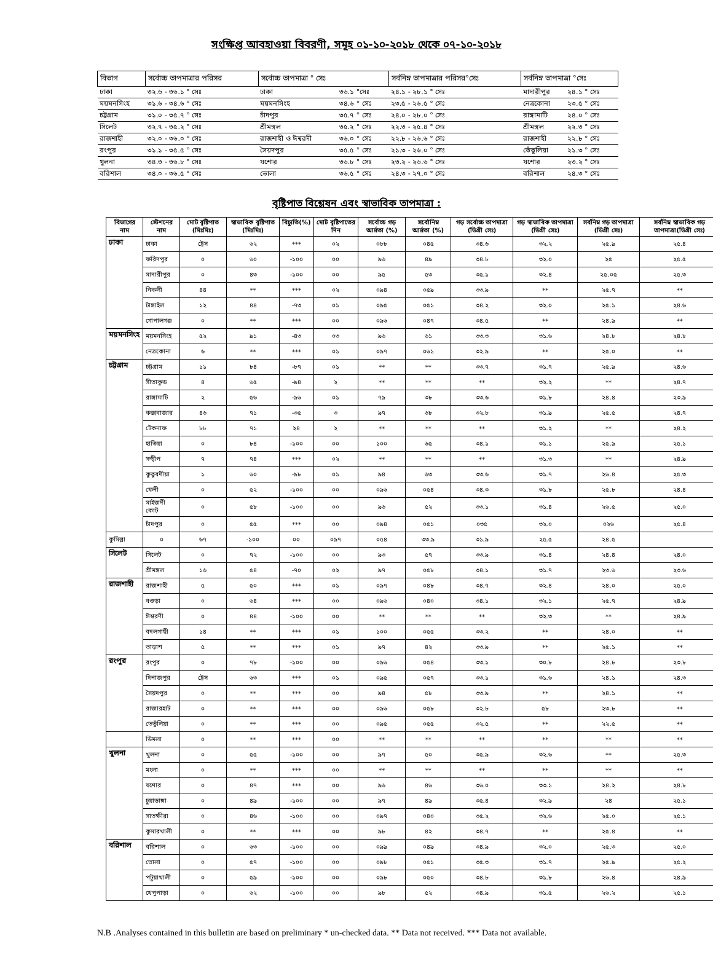সংক্ষিপ্ত আবহাওয়া বিবরণী, সমূহ ০১-১০-২০১৮ থেকে ০৭-১০-২০১৮
| বিভাগ | সর্বোচ্চ তাপমাত্রার পরিসর | সর্বোচ্চ তাপমাত্রা ° সেঃ | | সর্বনিম্ন তাপমাত্রার পরিসর°সেঃ | সর্বনিম্ন তাপমাত্রা °সেঃ | |
| --- | --- | --- | --- | --- | --- | --- |
| ঢাকা | ৩২.৬ - ৩৬.১ ° সেঃ | ঢাকা | ৩৬.১ °সেঃ | ২৪.১ - ২৮.১ ° সেঃ | মাদারীপুর | ২৪.১ ° সেঃ |
| ময়মনসিংহ | ৩১.৬ - ৩৪.৬ ° সেঃ | ময়মনসিংহ | ৩৪.৬ ° সেঃ | ২৩.৫ - ২৬.৫ ° সেঃ | নেত্রকোনা | ২৩.৫ ° সেঃ |
| চট্টগ্রাম | ৩১.০ - ৩৫.৭ ° সেঃ | চাঁদপুর | ৩৫.৭ ° সেঃ | ২৪.০ - ২৮.০ ° সেঃ | রাঙ্গামাটি | ২৪.০ ° সেঃ |
| সিলেট | ৩২.৭ - ৩৫.২ ° সেঃ | শ্রীমঙ্গল | ৩৫.২ ° সেঃ | ২২.৩ - ২৫.৪ ° সেঃ | শ্রীমঙ্গল | ২২.৩ ° সেঃ |
| রাজশাহী | ৩২.০ - ৩৬.০ ° সেঃ | রাজশাহী ও ঈশ্বরদী | ৩৬.০ ° সেঃ | ২২.৮ - ২৬.৬ ° সেঃ | রাজশাহী | ২২.৮ ° সেঃ |
| রংপুর | ৩১.১ - ৩৫.৫ ° সেঃ | সৈয়দপুর | ৩৫.৫ ° সেঃ | ২১.৩ - ২৬.০ ° সেঃ | তেঁতুলিয়া | ২১.৩ ° সেঃ |
| খুলনা | ৩৪.৩ - ৩৬.৮ ° সেঃ | যশোর | ৩৬.৮ ° সেঃ | ২৩.২ - ২৬.৬ ° সেঃ | যশোর | ২৩.২ ° সেঃ |
| বরিশাল | ৩৪.০ - ৩৬.৫ ° সেঃ | ভোলা | ৩৬.৫ ° সেঃ | ২৪.৩ - ২৭.০ ° সেঃ | বরিশাল | ২৪.৩ ° সেঃ |
বৃষ্টিপাত বিশ্লেষন এবং স্বাভাবিক তাপমাত্রা :
| বিভাগের নাম | স্টেশনের নাম | মোট বৃষ্টিপাত (মিঃমিঃ) | স্বাভাবিক বৃষ্টিপাত (মিঃমিঃ) | বিচ্যুতি(%) | মোট বৃষ্টিপাতের দিন | সর্বোচ্চ গড় আর্দ্রতা (%) | সর্বোনিম্ন আর্দ্রতা (%) | গড় সর্বোচ্চ তাপমাত্রা (ডিগ্রী সেঃ) | গড় স্বাভাবিক তাপমাত্রা (ডিগ্রী সেঃ) | সর্বনিম্ন গড় তাপমাত্রা (ডিগ্রী সেঃ) | সর্বনিম্ন স্বাভাবিক গড় তাপমাত্রা(ডিগ্রী সেঃ) |
| --- | --- | --- | --- | --- | --- | --- | --- | --- | --- | --- | --- |
| ঢাকা | ঢাকা | ট্রেস | ৬২ | *** | ০২ | ০৮৮ | ০৪৫ | ৩৪.৬ | ৩২.২ | ২৫.৯ | ২৫.৪ |
| | ফরিদপুর | ০ | ৬০ | -১০০ | ০০ | ৯৬ | ৪৯ | ৩৪.৮ | ৩২.০ | ২৫ | ২৫.৫ |
| | মাদারীপুর | ০ | ৪৩ | -১০০ | ০০ | ৯৫ | ৫৩ | ৩৫.১ | ৩২.৪ | ২৫.০৫ | ২৫.৩ |
| | নিকলী | ৪৪ | ** | *** | ০২ | ০৯৪ | ০৫৯ | ৩৩.৯ | ** | ২৫.৭ | ** |
| | টাঙ্গাইল | ১২ | ৪৪ | -৭৩ | ০১ | ০৯৫ | ০৫১ | ৩৪.২ | ৩২.০ | ২৫.১ | ২৪.৬ |
| | গোপালগঞ্জ | ০ | ** | *** | ০০ | ০৯৬ | ০৪৭ | ৩৪.৫ | ** | ২৪.৯ | ** |
| ময়মনসিংহ | ময়মনসিংহ | ৫২ | ৯১ | -৪৩ | ০৩ | ৯৬ | ৬১ | ৩৩.৩ | ৩১.৬ | ২৪.৮ | ২৪.৮ |
| | নেত্রকোনা | ৬ | ** | *** | ০১ | ০৯৭ | ০৬১ | ৩২.৯ | ** | ২৫.০ | ** |
| চট্টগ্রাম | চট্টগ্রাম | ১১ | ৮৪ | -৮৭ | ০১ | ** | ** | ৩৩.৭ | ৩১.৭ | ২৫.৯ | ২৪.৬ |
| | সীতাকুন্ড | ৪ | ৬৫ | -৯৪ | ২ | ** | ** | ** | ৩২.২ | ** | ২৪.৭ |
| | রাঙ্গামাটি | ২ | ৫৬ | -৯৬ | ০১ | ৭৯ | ৩৮ | ৩৩.৬ | ৩১.৮ | ২৪.৪ | ২৩.৯ |
| | কক্সবাজার | ৪৬ | ৭১ | -৩৫ | ৩ | ৯৭ | ৬৮ | ৩২.৮ | ৩১.৯ | ২৫.৫ | ২৪.৭ |
| | টেকনাফ | ৮৮ | ৭১ | ২৪ | ২ | ** | ** | ** | ৩১.২ | ** | ২৪.২ |
| | হাতিয়া | ০ | ৮৪ | -১০০ | ০০ | ১০০ | ৬৫ | ৩৪.১ | ৩১.১ | ২৫.৯ | ২৫.১ |
| | সন্দ্বীপ | ৭ | ৭৪ | *** | ০২ | ** | ** | ** | ৩১.৩ | ** | ২৪.৯ |
| | কুতুবদীয়া | ১ | ৬০ | -৯৮ | ০১ | ৯৪ | ৬৩ | ৩৩.৬ | ৩১.৭ | ২৬.৪ | ২৫.৩ |
| | ফেনী | ০ | ৫২ | -১০০ | ০০ | ০৯৬ | ০৫৪ | ৩৪.৩ | ৩১.৮ | ২৫.৮ | ২৪.৪ |
| | মাইজদী কোর্ট | ০ | ৫৮ | -১০০ | ০০ | ৯৬ | ৫২ | ৩৩.১ | ৩১.৪ | ২৬.৫ | ২৫.০ |
| | চাঁদপুর | ০ | ৫৫ | *** | ০০ | ০৯৪ | ০৫১ | ০৩৫ | ৩২.০ | ০২৬ | ২৫.৪ |
| কুমিল্লা | ০ | ৬৭ | -১০০ | ০০ | ০৯৭ | ০৫৪ | ৩৩.৯ | ৩১.৯ | ২৫.৫ | ২৪.৫ | |
| সিলেট | সিলেট | ০ | ৭২ | -১০০ | ০০ | ৯৩ | ৫৭ | ৩৩.৯ | ৩১.৪ | ২৪.৪ | ২৪.০ |
| | শ্রীমঙ্গল | ১৬ | ৫৪ | -৭০ | ০২ | ৯৭ | ০৫৮ | ৩৪.১ | ৩১.৭ | ২৩.৬ | ২৩.৬ |
| রাজশাহী | রাজশাহী | ৫ | ৫০ | *** | ০১ | ০৯৭ | ০৪৮ | ৩৪.৭ | ৩২.৪ | ২৪.০ | ২৫.০ |
| | বগুড়া | ০ | ৬৪ | *** | ০০ | ০৯৬ | ০৪০ | ৩৪.১ | ৩২.১ | ২৫.৭ | ২৪.৯ |
| | ঈশ্বরদী | ০ | ৪৪ | -১০০ | ০০ | ** | ** | ** | ৩২.৩ | ** | ২৪.৯ |
| | বদলগাছী | ১৪ | ** | *** | ০১ | ১০০ | ০৫৫ | ৩৩.২ | ** | ২৪.০ | ** |
| | তাড়াশ | ৫ | ** | *** | ০১ | ৯৭ | ৪২ | ৩৩.৯ | ** | ২৫.১ | ** |
| রংপুর | রংপুর | ০ | ৭৮ | -১০০ | ০০ | ০৯৬ | ০৫৪ | ৩৩.১ | ৩০.৮ | ২৪.৮ | ২৩.৮ |
| | দিনাজপুর | ট্রেস | ৬৩ | *** | ০১ | ০৯৫ | ০৫৭ | ৩৩.১ | ৩১.৬ | ২৪.১ | ২৪.৩ |
| | সৈয়দপুর | ০ | ** | *** | ০০ | ৯৪ | ৫৮ | ৩৩.৯ | ** | ২৪.১ | ** |
| | রাজারহাট | ০ | ** | *** | ০০ | ০৯৬ | ০৫৮ | ৩২.৮ | ৫৮ | ২৩.৮ | ** |
| | তেতুঁলিয়া | ০ | ** | *** | ০০ | ০৯৫ | ০৫৫ | ৩২.৫ | ** | ২২.৫ | ** |
| | ডিমলা | ০ | ** | *** | ০০ | ** | ** | ** | ** | ** | ** |
| খুলনা | খুলনা | ০ | ৫৫ | -১০০ | ০০ | ৯৭ | ৫০ | ৩৫.৯ | ৩২.৬ | ** | ২৫.৩ |
| | মংলা | ০ | ** | *** | ০০ | ** | ** | ** | ** | ** | ** |
| | যশোর | ০ | ৪৭ | *** | ০০ | ৯৬ | ৪৬ | ৩৬.০ | ৩৩.১ | ২৪.২ | ২৪.৮ |
| | চুয়াডাঙ্গা | ০ | ৪৯ | -১০০ | ০০ | ৯৭ | ৪৯ | ৩৫.৪ | ৩২.৯ | ২৪ | ২৫.১ |
| | সাতক্ষীরা | ০ | ৪৬ | -১০০ | ০০ | ০৯৭ | ০৪০ | ৩৫.২ | ৩২.৬ | ২৫.০ | ২৫.১ |
| | কুমারখালী | ০ | ** | *** | ০০ | ৯৮ | ৪২ | ৩৪.৭ | ** | ২৫.৪ | ** |
| বরিশাল | বরিশাল | ০ | ৬৩ | -১০০ | ০০ | ০৯৯ | ০৪৯ | ৩৪.৯ | ৩২.০ | ২৫.৩ | ২৫.০ |
| | ভোলা | ০ | ৫৭ | -১০০ | ০০ | ০৯৮ | ০৫১ | ৩৫.৩ | ৩১.৭ | ২৫.৯ | ২৫.২ |
| | পটুয়াখালী | ০ | ৫৯ | -১০০ | ০০ | ০৯৮ | ০৫০ | ৩৪.৮ | ৩১.৮ | ২৬.৪ | ২৪.৯ |
| | খেপুপাড়া | ০ | ৬২ | -১০০ | ০০ | ৯৮ | ৫২ | ৩৪.৯ | ৩১.৫ | ২৬.২ | ২৫.১ |
N.B .Analyses contained in this bulletin are based on preliminary * un-checked data. ** Data not received. *** Data not available.